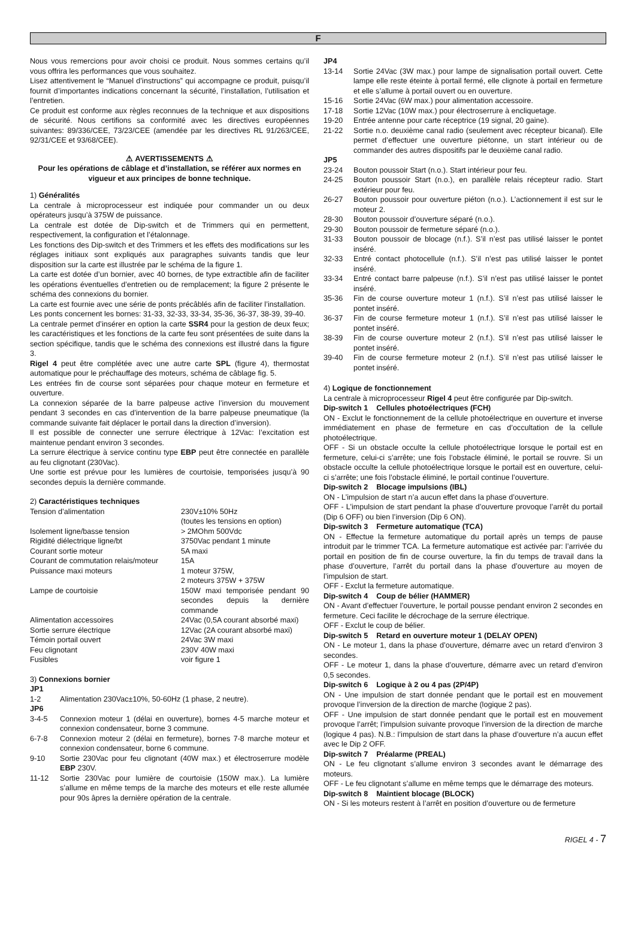F
Nous vous remercions pour avoir choisi ce produit. Nous sommes certains qu’il vous offrira les performances que vous souhaitez.
Lisez attentivement le “Manuel d’instructions” qui accompagne ce produit, puisqu’il fournit d’importantes indications concernant la sécurité, l’installation, l’utilisation et l’entretien.
Ce produit est conforme aux règles reconnues de la technique et aux dispositions de sécurité. Nous certifions sa conformité avec les directives européennes suivantes: 89/336/CEE, 73/23/CEE (amendée par les directives RL 91/263/CEE, 92/31/CEE et 93/68/CEE).
⚠ AVERTISSEMENTS ⚠
Pour les opérations de câblage et d’installation, se référer aux normes en vigueur et aux principes de bonne technique.
1) Généralités
La centrale à microprocesseur est indiquée pour commander un ou deux opérateurs jusqu’à 375W de puissance.
La centrale est dotée de Dip-switch et de Trimmers qui en permettent, respectivement, la configuration et l’étalonnage.
Les fonctions des Dip-switch et des Trimmers et les effets des modifications sur les réglages initiaux sont expliqués aux paragraphes suivants tandis que leur disposition sur la carte est illustrée par le schéma de la figure 1.
La carte est dotée d’un bornier, avec 40 bornes, de type extractible afin de faciliter les opérations éventuelles d’entretien ou de remplacement; la figure 2 présente le schéma des connexions du bornier.
La carte est fournie avec une série de ponts précâblés afin de faciliter l’installation.
Les ponts concernent les bornes: 31-33, 32-33, 33-34, 35-36, 36-37, 38-39, 39-40.
La centrale permet d’insérer en option la carte SSR4 pour la gestion de deux feux; les caractéristiques et les fonctions de la carte feu sont présentées de suite dans la section spécifique, tandis que le schéma des connexions est illustré dans la figure 3.
Rigel 4 peut être complétée avec une autre carte SPL (figure 4), thermostat automatique pour le préchauffage des moteurs, schéma de câblage fig. 5.
Les entrées fin de course sont séparées pour chaque moteur en fermeture et ouverture.
La connexion séparée de la barre palpeuse active l’inversion du mouvement pendant 3 secondes en cas d’intervention de la barre palpeuse pneumatique (la commande suivante fait déplacer le portail dans la direction d’inversion).
Il est possible de connecter une serrure électrique à 12Vac: l’excitation est maintenue pendant environ 3 secondes.
La serrure électrique à service continu type EBP peut être connectée en parallèle au feu clignotant (230Vac).
Une sortie est prévue pour les lumières de courtoisie, temporisées jusqu’à 90 secondes depuis la dernière commande.
2) Caractéristiques techniques
| Tension d’alimentation | 230V±10% 50Hz (toutes les tensions en option) |
| Isolement ligne/basse tension | > 2MOhm 500Vdc |
| Rigidité diélectrique ligne/bt | 3750Vac pendant 1 minute |
| Courant sortie moteur | 5A maxi |
| Courant de commutation relais/moteur | 15A |
| Puissance maxi moteurs | 1 moteur 375W, 2 moteurs 375W + 375W |
| Lampe de courtoisie | 150W maxi temporisée pendant 90 secondes depuis la dernière commande |
| Alimentation accessoires | 24Vac (0,5A courant absorbé maxi) |
| Sortie serrure électrique | 12Vac (2A courant absorbé maxi) |
| Témoin portail ouvert | 24Vac 3W maxi |
| Feu clignotant | 230V 40W maxi |
| Fusibles | voir figure 1 |
3) Connexions bornier
JP1
1-2 Alimentation 230Vac±10%, 50-60Hz (1 phase, 2 neutre).
JP6
3-4-5 Connexion moteur 1 (délai en ouverture), bornes 4-5 marche moteur et connexion condensateur, borne 3 commune.
6-7-8 Connexion moteur 2 (délai en fermeture), bornes 7-8 marche moteur et connexion condensateur, borne 6 commune.
9-10 Sortie 230Vac pour feu clignotant (40W max.) et électroserrure modèle EBP 230V.
11-12 Sortie 230Vac pour lumière de courtoisie (150W max.). La lumière s’allume en même temps de la marche des moteurs et elle reste allumée pour 90s âpres la dernière opération de la centrale.
JP4
13-14 Sortie 24Vac (3W max.) pour lampe de signalisation portail ouvert. Cette lampe elle reste éteinte à portail fermé, elle clignote à portail en fermeture et elle s’allume à portail ouvert ou en ouverture.
15-16 Sortie 24Vac (6W max.) pour alimentation accessoire.
17-18 Sortie 12Vac (10W max.) pour électroserrure à encliquetage.
19-20 Entrée antenne pour carte réceptrice (19 signal, 20 gaine).
21-22 Sortie n.o. deuxième canal radio (seulement avec récepteur bicanal). Elle permet d’effectuer une ouverture piétonne, un start intérieur ou de commander des autres dispositifs par le deuxième canal radio.
JP5
23-24 Bouton poussoir Start (n.o.). Start intérieur pour feu.
24-25 Bouton poussoir Start (n.o.), en parallèle relais récepteur radio. Start extérieur pour feu.
26-27 Bouton poussoir pour ouverture piéton (n.o.). L’actionnement il est sur le moteur 2.
28-30 Bouton poussoir d’ouverture séparé (n.o.).
29-30 Bouton poussoir de fermeture séparé (n.o.).
31-33 Bouton poussoir de blocage (n.f.). S’il n’est pas utilisé laisser le pontet inséré.
32-33 Entré contact photocellule (n.f.). S’il n’est pas utilisé laisser le pontet inséré.
33-34 Entré contact barre palpeuse (n.f.). S’il n’est pas utilisé laisser le pontet inséré.
35-36 Fin de course ouverture moteur 1 (n.f.). S’il n’est pas utilisé laisser le pontet inséré.
36-37 Fin de course fermeture moteur 1 (n.f.). S’il n’est pas utilisé laisser le pontet inséré.
38-39 Fin de course ouverture moteur 2 (n.f.). S’il n’est pas utilisé laisser le pontet inséré.
39-40 Fin de course fermeture moteur 2 (n.f.). S’il n’est pas utilisé laisser le pontet inséré.
4) Logique de fonctionnement
La centrale à microprocesseur Rigel 4 peut être configurée par Dip-switch.
Dip-switch 1 Cellules photoélectriques (FCH)
ON - Exclut le fonctionnement de la cellule photoélectrique en ouverture et inverse immédiatement en phase de fermeture en cas d’occultation de la cellule photoélectrique.
OFF - Si un obstacle occulte la cellule photoélectrique lorsque le portail est en fermeture, celui-ci s’arrête; une fois l’obstacle éliminé, le portail se rouvre. Si un obstacle occulte la cellule photoélectrique lorsque le portail est en ouverture, celui-ci s’arrête; une fois l’obstacle éliminé, le portail continue l’ouverture.
Dip-switch 2 Blocage impulsions (IBL)
ON - L’impulsion de start n’a aucun effet dans la phase d’ouverture.
OFF - L’impulsion de start pendant la phase d’ouverture provoque l’arrêt du portail (Dip 6 OFF) ou bien l’inversion (Dip 6 ON).
Dip-switch 3 Fermeture automatique (TCA)
ON - Effectue la fermeture automatique du portail après un temps de pause introduit par le trimmer TCA. La fermeture automatique est activée par: l’arrivée du portail en position de fin de course ouverture, la fin du temps de travail dans la phase d’ouverture, l’arrêt du portail dans la phase d’ouverture au moyen de l’impulsion de start.
OFF - Exclut la fermeture automatique.
Dip-switch 4 Coup de bélier (HAMMER)
ON - Avant d’effectuer l’ouverture, le portail pousse pendant environ 2 secondes en fermeture. Ceci facilite le décrochage de la serrure électrique.
OFF - Exclut le coup de bélier.
Dip-switch 5 Retard en ouverture moteur 1 (DELAY OPEN)
ON - Le moteur 1, dans la phase d’ouverture, démarre avec un retard d’environ 3 secondes.
OFF - Le moteur 1, dans la phase d’ouverture, démarre avec un retard d’environ 0,5 secondes.
Dip-switch 6 Logique à 2 ou 4 pas (2P/4P)
ON - Une impulsion de start donnée pendant que le portail est en mouvement provoque l’inversion de la direction de marche (logique 2 pas).
OFF - Une impulsion de start donnée pendant que le portail est en mouvement provoque l’arrêt; l’impulsion suivante provoque l’inversion de la direction de marche (logique 4 pas). N.B.: l’impulsion de start dans la phase d’ouverture n’a aucun effet avec le Dip 2 OFF.
Dip-switch 7 Préalarme (PREAL)
ON - Le feu clignotant s’allume environ 3 secondes avant le démarrage des moteurs.
OFF - Le feu clignotant s’allume en même temps que le démarrage des moteurs.
Dip-switch 8 Maintient blocage (BLOCK)
ON - Si les moteurs restent à l’arrêt en position d’ouverture ou de fermeture
RIGEL 4 - 7